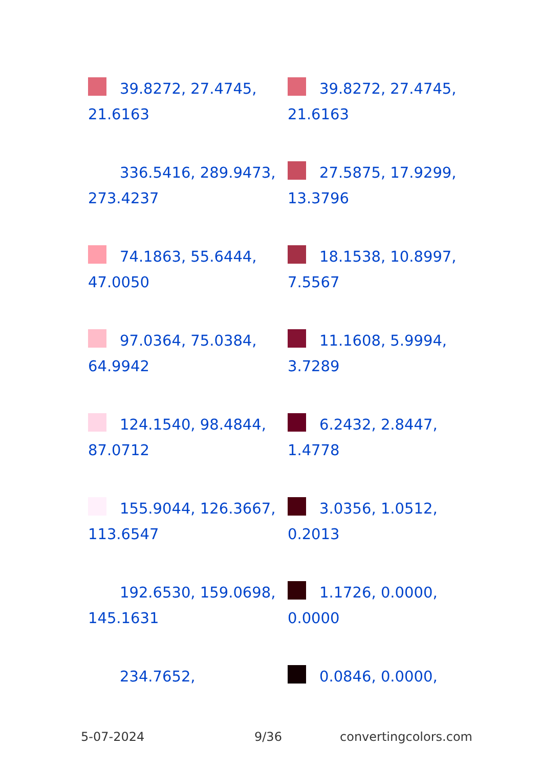39.8272, 27.4745, 21.6163
39.8272, 27.4745, 21.6163
336.5416, 289.9473, 273.4237
27.5875, 17.9299, 13.3796
74.1863, 55.6444, 47.0050
18.1538, 10.8997, 7.5567
97.0364, 75.0384, 64.9942
11.1608, 5.9994, 3.7289
124.1540, 98.4844, 87.0712
6.2432, 2.8447, 1.4778
155.9044, 126.3667, 113.6547
3.0356, 1.0512, 0.2013
192.6530, 159.0698, 145.1631
1.1726, 0.0000, 0.0000
234.7652,
0.0846, 0.0000,
5-07-2024 9/36 convertingcolors.com